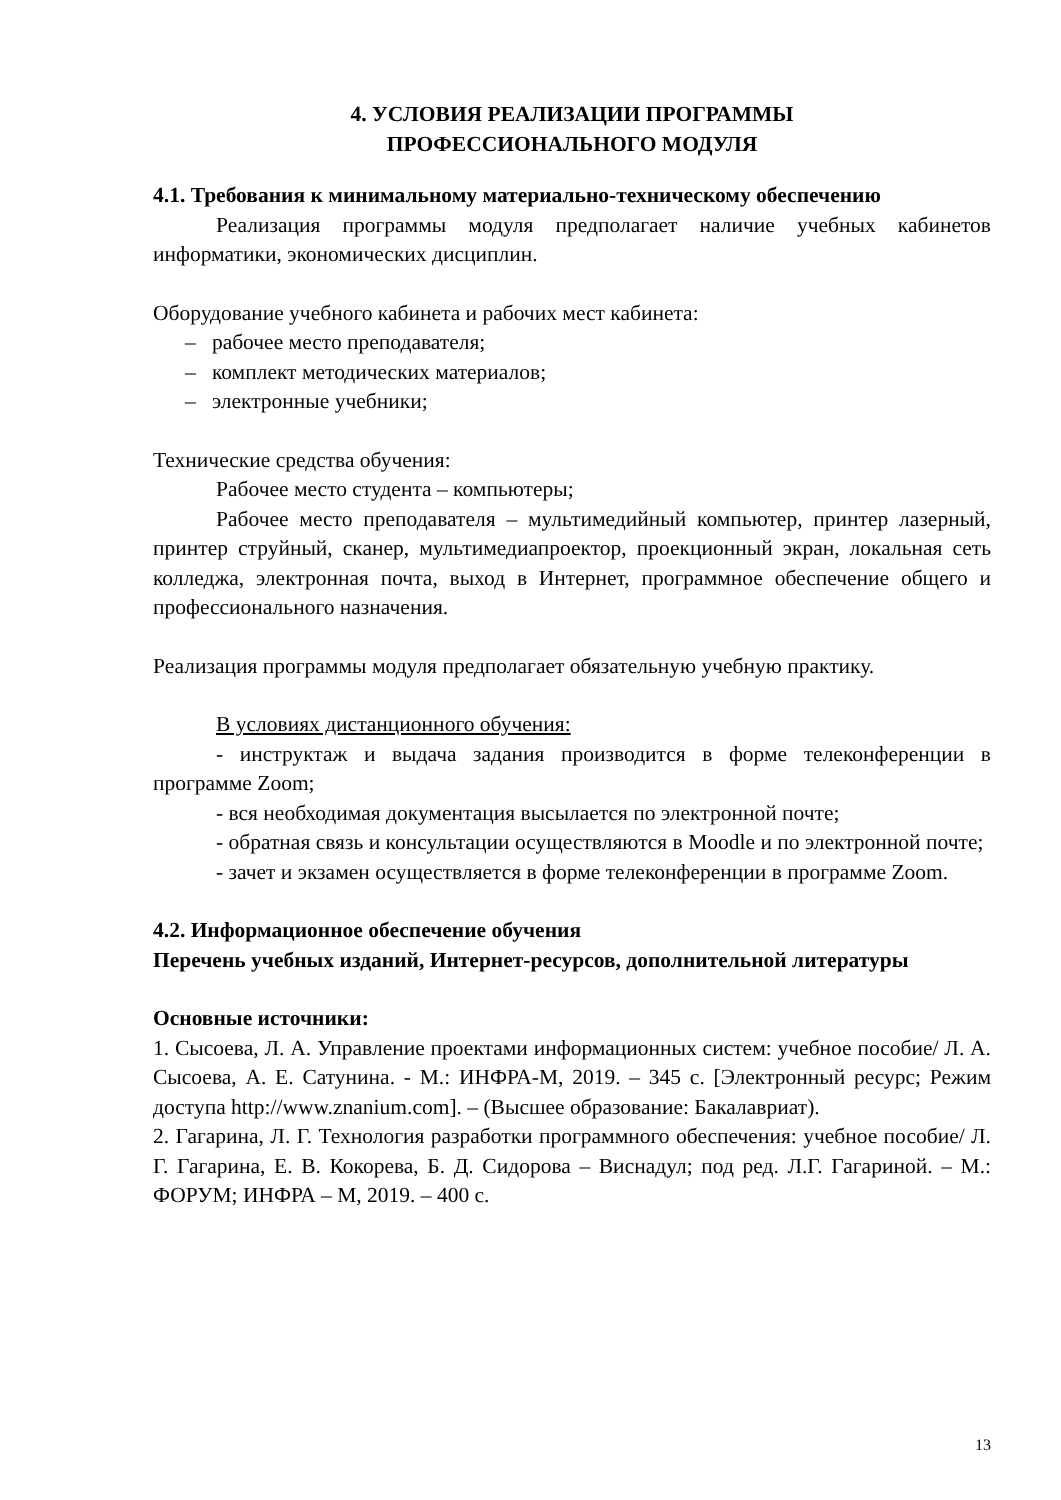4. УСЛОВИЯ РЕАЛИЗАЦИИ ПРОГРАММЫ
ПРОФЕССИОНАЛЬНОГО МОДУЛЯ
4.1. Требования к минимальному материально-техническому обеспечению
Реализация программы модуля предполагает наличие учебных кабинетов информатики, экономических дисциплин.
Оборудование учебного кабинета и рабочих мест кабинета:
– рабочее место преподавателя;
– комплект методических материалов;
– электронные учебники;
Технические средства обучения:
Рабочее место студента – компьютеры;
Рабочее место преподавателя – мультимедийный компьютер, принтер лазерный, принтер струйный, сканер, мультимедиапроектор, проекционный экран, локальная сеть колледжа, электронная почта, выход в Интернет, программное обеспечение общего и профессионального назначения.
Реализация программы модуля предполагает обязательную учебную практику.
В условиях дистанционного обучения:
- инструктаж и выдача задания производится в форме телеконференции в программе Zoom;
- вся необходимая документация высылается по электронной почте;
- обратная связь и консультации осуществляются в Moodle и по электронной почте;
- зачет и экзамен осуществляется в форме телеконференции в программе Zoom.
4.2. Информационное обеспечение обучения
Перечень учебных изданий, Интернет-ресурсов, дополнительной литературы
Основные источники:
1. Сысоева, Л. А. Управление проектами информационных систем: учебное пособие/ Л. А. Сысоева, А. Е. Сатунина. - М.: ИНФРА-М, 2019. – 345 с. [Электронный ресурс; Режим доступа http://www.znanium.com]. – (Высшее образование: Бакалавриат).
2. Гагарина, Л. Г. Технология разработки программного обеспечения: учебное пособие/ Л. Г. Гагарина, Е. В. Кокорева, Б. Д. Сидорова – Виснадул; под ред. Л.Г. Гагариной. – М.: ФОРУМ; ИНФРА – М, 2019. – 400 с.
13